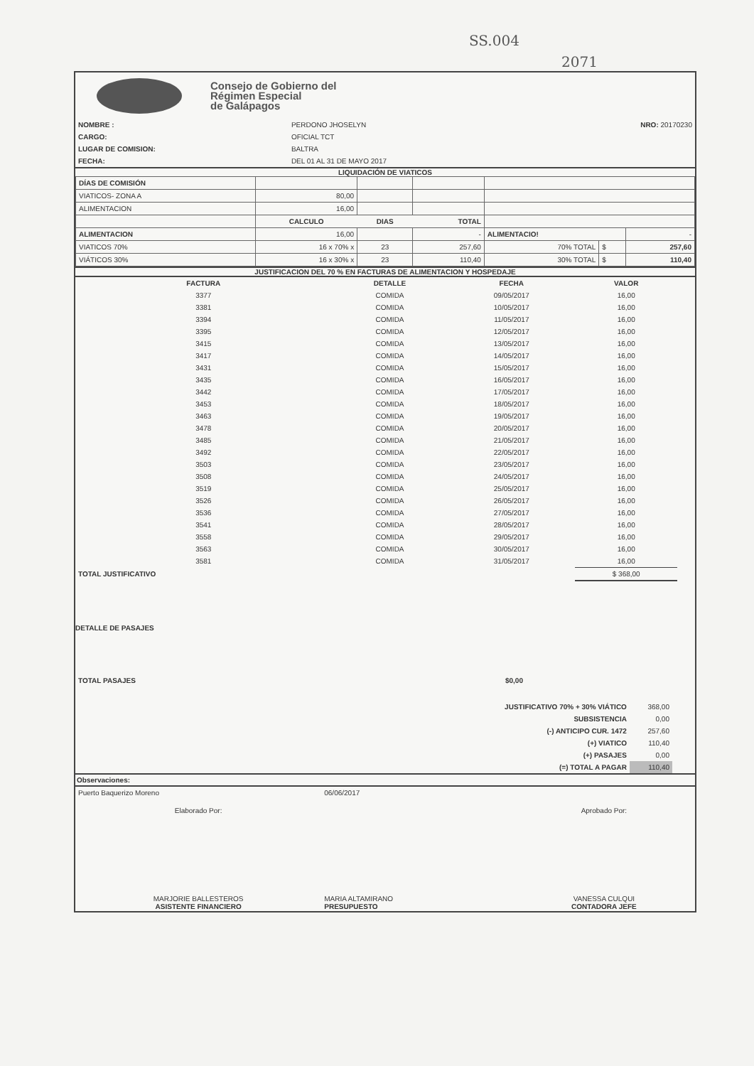SS.004
2071
Consejo de Gobierno del
Régimen Especial
de Galápagos
| NOMBRE : | PERDONO JHOSELYN | NRO: 20170230 |
| CARGO: | OFICIAL TCT | |
| LUGAR DE COMISION: | BALTRA | |
| FECHA: | DEL 01 AL 31 DE MAYO 2017 | |
LIQUIDACIÓN DE VIATICOS
| DÍAS DE COMISIÓN | | | | | | |
| VIATICOS- ZONA A | 80,00 | | | | | |
| ALIMENTACION | 16,00 | | | | | |
| | CALCULO | DIAS | TOTAL | | | |
| ALIMENTACION | 16,00 | | - | ALIMENTACIO! | | - |
| VIATICOS 70% | 16 x 70% x | 23 | 257,60 | 70% TOTAL | $ | 257,60 |
| VIÁTICOS 30% | 16 x 30% x | 23 | 110,40 | 30% TOTAL | $ | 110,40 |
JUSTIFICACION DEL 70 % EN FACTURAS DE ALIMENTACION Y HOSPEDAJE
| FACTURA | DETALLE | FECHA | VALOR | |
| --- | --- | --- | --- | --- |
| 3377 | COMIDA | 09/05/2017 | 16,00 | |
| 3381 | COMIDA | 10/05/2017 | 16,00 | |
| 3394 | COMIDA | 11/05/2017 | 16,00 | |
| 3395 | COMIDA | 12/05/2017 | 16,00 | |
| 3415 | COMIDA | 13/05/2017 | 16,00 | |
| 3417 | COMIDA | 14/05/2017 | 16,00 | |
| 3431 | COMIDA | 15/05/2017 | 16,00 | |
| 3435 | COMIDA | 16/05/2017 | 16,00 | |
| 3442 | COMIDA | 17/05/2017 | 16,00 | |
| 3453 | COMIDA | 18/05/2017 | 16,00 | |
| 3463 | COMIDA | 19/05/2017 | 16,00 | |
| 3478 | COMIDA | 20/05/2017 | 16,00 | |
| 3485 | COMIDA | 21/05/2017 | 16,00 | |
| 3492 | COMIDA | 22/05/2017 | 16,00 | |
| 3503 | COMIDA | 23/05/2017 | 16,00 | |
| 3508 | COMIDA | 24/05/2017 | 16,00 | |
| 3519 | COMIDA | 25/05/2017 | 16,00 | |
| 3526 | COMIDA | 26/05/2017 | 16,00 | |
| 3536 | COMIDA | 27/05/2017 | 16,00 | |
| 3541 | COMIDA | 28/05/2017 | 16,00 | |
| 3558 | COMIDA | 29/05/2017 | 16,00 | |
| 3563 | COMIDA | 30/05/2017 | 16,00 | |
| 3581 | COMIDA | 31/05/2017 | 16,00 | |
| TOTAL JUSTIFICATIVO | | | $ 368,00 | |
DETALLE DE PASAJES
| TOTAL PASAJES | $0,00 | |
| JUSTIFICATIVO 70% + 30% VIÁTICO | 368,00 |
| SUBSISTENCIA | 0,00 |
| (-) ANTICIPO CUR. 1472 | 257,60 |
| (+) VIATICO | 110,40 |
| (+) PASAJES | 0,00 |
| (=) TOTAL A PAGAR | 110,40 |
Observaciones:
| Puerto Baquerizo Moreno | 06/06/2017 | |
| Elaborado Por: | | Aprobado Por: |
| MARJORIE BALLESTEROS ASISTENTE FINANCIERO | MARIA ALTAMIRANO PRESUPUESTO | VANESSA CULQUI CONTADORA JEFE |